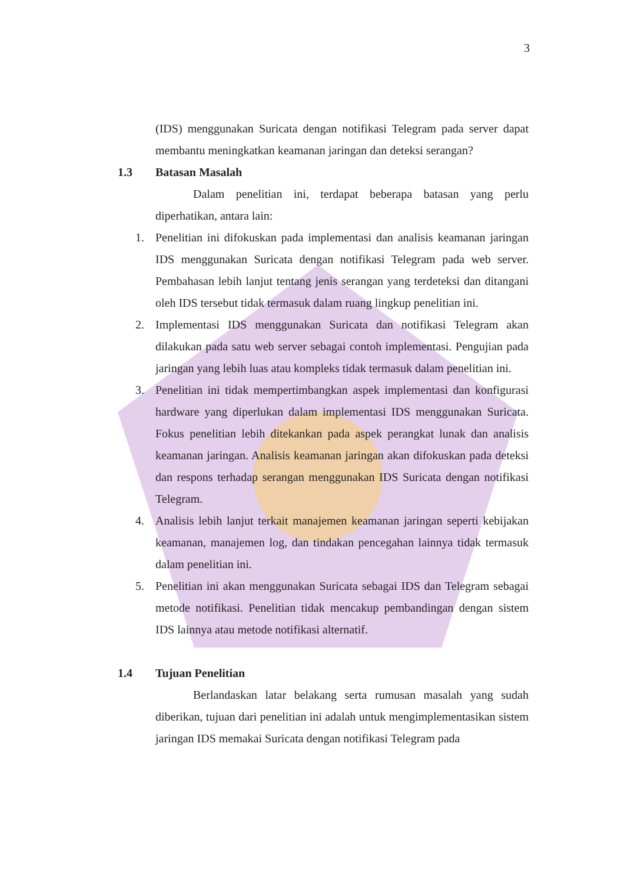3
(IDS) menggunakan Suricata dengan notifikasi Telegram pada server dapat membantu meningkatkan keamanan jaringan dan deteksi serangan?
1.3 Batasan Masalah
Dalam penelitian ini, terdapat beberapa batasan yang perlu diperhatikan, antara lain:
1. Penelitian ini difokuskan pada implementasi dan analisis keamanan jaringan IDS menggunakan Suricata dengan notifikasi Telegram pada web server. Pembahasan lebih lanjut tentang jenis serangan yang terdeteksi dan ditangani oleh IDS tersebut tidak termasuk dalam ruang lingkup penelitian ini.
2. Implementasi IDS menggunakan Suricata dan notifikasi Telegram akan dilakukan pada satu web server sebagai contoh implementasi. Pengujian pada jaringan yang lebih luas atau kompleks tidak termasuk dalam penelitian ini.
3. Penelitian ini tidak mempertimbangkan aspek implementasi dan konfigurasi hardware yang diperlukan dalam implementasi IDS menggunakan Suricata. Fokus penelitian lebih ditekankan pada aspek perangkat lunak dan analisis keamanan jaringan. Analisis keamanan jaringan akan difokuskan pada deteksi dan respons terhadap serangan menggunakan IDS Suricata dengan notifikasi Telegram.
4. Analisis lebih lanjut terkait manajemen keamanan jaringan seperti kebijakan keamanan, manajemen log, dan tindakan pencegahan lainnya tidak termasuk dalam penelitian ini.
5. Penelitian ini akan menggunakan Suricata sebagai IDS dan Telegram sebagai metode notifikasi. Penelitian tidak mencakup pembandingan dengan sistem IDS lainnya atau metode notifikasi alternatif.
1.4 Tujuan Penelitian
Berlandaskan latar belakang serta rumusan masalah yang sudah diberikan, tujuan dari penelitian ini adalah untuk mengimplementasikan sistem jaringan IDS memakai Suricata dengan notifikasi Telegram pada